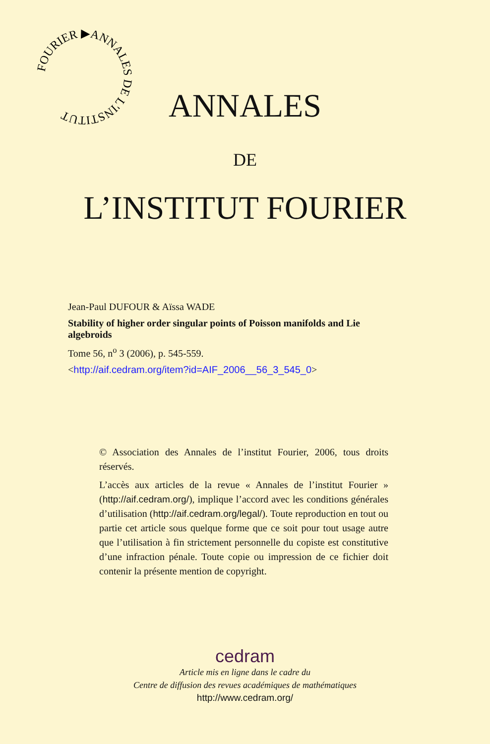FOURIER ▶ANNALES DE L'INSTITUT
ANNALES
DE
L’INSTITUT FOURIER
Jean-Paul DUFOUR & Aïssa WADE
Stability of higher order singular points of Poisson manifolds and Lie algebroids
Tome 56, n<sup>o</sup> 3 (2006), p. 545-559.
<http://aif.cedram.org/item?id=AIF_2006__56_3_545_0>
© Association des Annales de l’institut Fourier, 2006, tous droits réservés.
L’accès aux articles de la revue « Annales de l’institut Fourier » (http://aif.cedram.org/), implique l’accord avec les conditions générales d’utilisation (http://aif.cedram.org/legal/). Toute reproduction en tout ou partie cet article sous quelque forme que ce soit pour tout usage autre que l’utilisation à fin strictement personnelle du copiste est constitutive d’une infraction pénale. Toute copie ou impression de ce fichier doit contenir la présente mention de copyright.
cedram
Article mis en ligne dans le cadre du
Centre de diffusion des revues académiques de mathématiques
http://www.cedram.org/